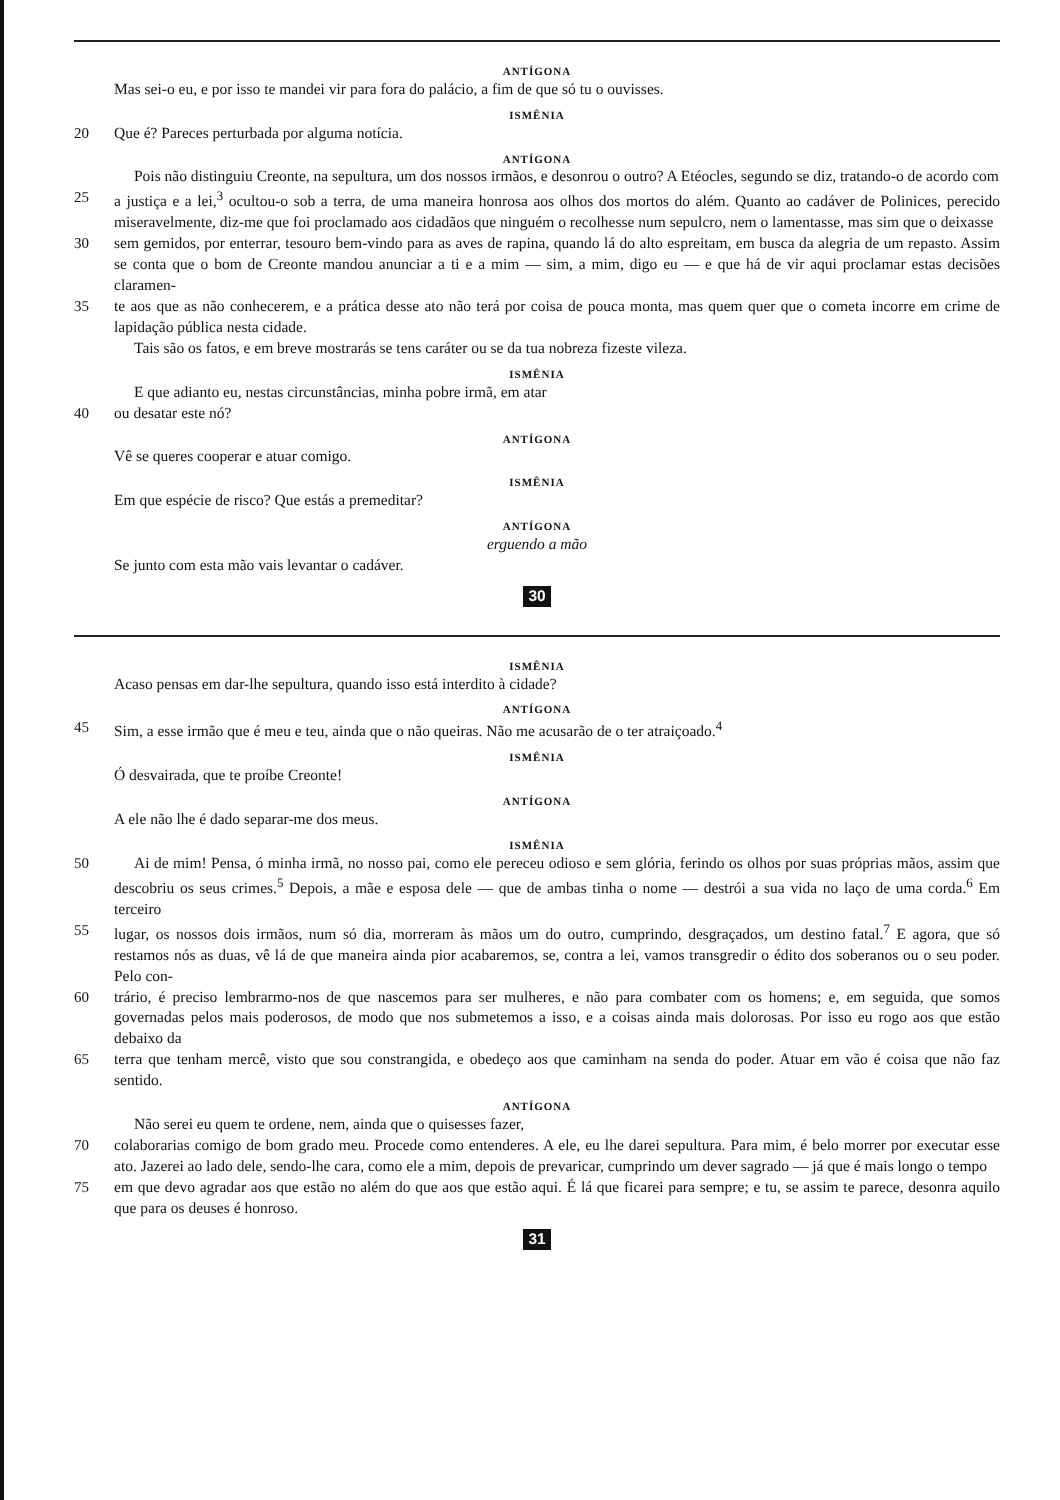ANTÍGONA
Mas sei-o eu, e por isso te mandei vir para fora do palácio, a fim de que só tu o ouvisses.
ISMÊNIA
20 Que é? Pareces perturbada por alguma notícia.
ANTÍGONA
Pois não distinguiu Creonte, na sepultura, um dos nossos irmãos, e desonrou o outro? A Etéocles, segundo se diz, tratando-o de acordo com
25 a justiça e a lei,<sup>3</sup> ocultou-o sob a terra, de uma maneira honrosa aos olhos dos mortos do além. Quanto ao cadáver de Polinices, perecido miseravelmente, diz-me que foi proclamado aos cidadãos que ninguém o recolhesse num sepulcro, nem o lamentasse, mas sim que o deixasse
30 sem gemidos, por enterrar, tesouro bem-vindo para as aves de rapina, quando lá do alto espreitam, em busca da alegria de um repasto. Assim se conta que o bom de Creonte mandou anunciar a ti e a mim — sim, a mim, digo eu — e que há de vir aqui proclamar estas decisões claramen-
35 te aos que as não conhecerem, e a prática desse ato não terá por coisa de pouca monta, mas quem quer que o cometa incorre em crime de lapidação pública nesta cidade.
Tais são os fatos, e em breve mostrarás se tens caráter ou se da tua nobreza fizeste vileza.
ISMÊNIA
E que adianto eu, nestas circunstâncias, minha pobre irmã, em atar
40 ou desatar este nó?
ANTÍGONA
Vê se queres cooperar e atuar comigo.
ISMÊNIA
Em que espécie de risco? Que estás a premeditar?
ANTÍGONA
erguendo a mão
Se junto com esta mão vais levantar o cadáver.
30
ISMÊNIA
Acaso pensas em dar-lhe sepultura, quando isso está interdito à cidade?
ANTÍGONA
45 Sim, a esse irmão que é meu e teu, ainda que o não queiras. Não me acusarão de o ter atraiçoado.<sup>4</sup>
ISMÊNIA
Ó desvairada, que te proíbe Creonte!
ANTÍGONA
A ele não lhe é dado separar-me dos meus.
ISMÊNIA
50 Ai de mim! Pensa, ó minha irmã, no nosso pai, como ele pereceu odioso e sem glória, ferindo os olhos por suas próprias mãos, assim que descobriu os seus crimes.<sup>5</sup> Depois, a mãe e esposa dele — que de ambas tinha o nome — destrói a sua vida no laço de uma corda.<sup>6</sup> Em terceiro
55 lugar, os nossos dois irmãos, num só dia, morreram às mãos um do outro, cumprindo, desgraçados, um destino fatal.<sup>7</sup> E agora, que só restamos nós as duas, vê lá de que maneira ainda pior acabaremos, se, contra a lei, vamos transgredir o édito dos soberanos ou o seu poder. Pelo con-
60 trário, é preciso lembrarmo-nos de que nascemos para ser mulheres, e não para combater com os homens; e, em seguida, que somos governadas pelos mais poderosos, de modo que nos submetemos a isso, e a coisas ainda mais dolorosas. Por isso eu rogo aos que estão debaixo da
65 terra que tenham mercê, visto que sou constrangida, e obedeço aos que caminham na senda do poder. Atuar em vão é coisa que não faz sentido.
ANTÍGONA
Não serei eu quem te ordene, nem, ainda que o quisesses fazer,
70 colaborarias comigo de bom grado meu. Procede como entenderes. A ele, eu lhe darei sepultura. Para mim, é belo morrer por executar esse ato. Jazerei ao lado dele, sendo-lhe cara, como ele a mim, depois de prevaricar, cumprindo um dever sagrado — já que é mais longo o tempo
75 em que devo agradar aos que estão no além do que aos que estão aqui. É lá que ficarei para sempre; e tu, se assim te parece, desonra aquilo que para os deuses é honroso.
31